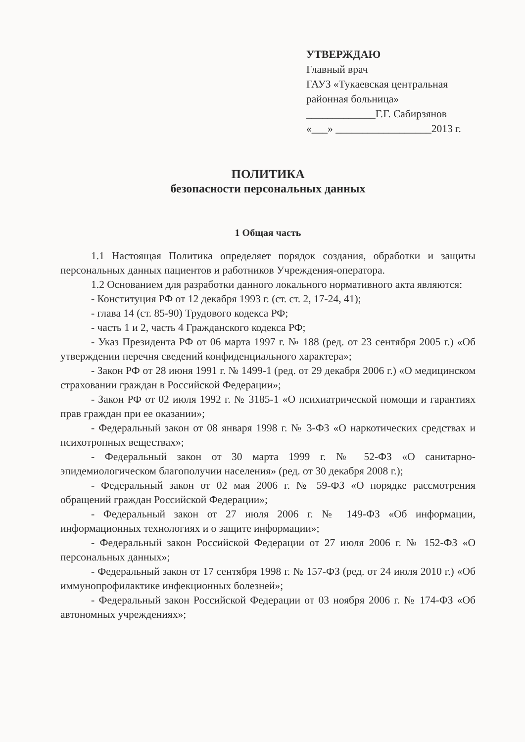УТВЕРЖДАЮ
Главный врач
ГАУЗ «Тукаевская центральная районная больница»
_____________Г.Г. Сабирзянов
«___» __________________2013 г.
ПОЛИТИКА
безопасности персональных данных
1 Общая часть
1.1 Настоящая Политика определяет порядок создания, обработки и защиты персональных данных пациентов и работников Учреждения-оператора.
1.2 Основанием для разработки данного локального нормативного акта являются:
- Конституция РФ от 12 декабря 1993 г. (ст. ст. 2, 17-24, 41);
- глава 14 (ст. 85-90) Трудового кодекса РФ;
- часть 1 и 2, часть 4 Гражданского кодекса РФ;
- Указ Президента РФ от 06 марта 1997 г. № 188 (ред. от 23 сентября 2005 г.) «Об утверждении перечня сведений конфиденциального характера»;
- Закон РФ от 28 июня 1991 г. № 1499-1 (ред. от 29 декабря 2006 г.) «О медицинском страховании граждан в Российской Федерации»;
- Закон РФ от 02 июля 1992 г. № 3185-1 «О психиатрической помощи и гарантиях прав граждан при ее оказании»;
- Федеральный закон от 08 января 1998 г. № 3-ФЗ «О наркотических средствах и психотропных веществах»;
- Федеральный закон от 30 марта 1999 г. № 52-ФЗ «О санитарно-эпидемиологическом благополучии населения» (ред. от 30 декабря 2008 г.);
- Федеральный закон от 02 мая 2006 г. № 59-ФЗ «О порядке рассмотрения обращений граждан Российской Федерации»;
- Федеральный закон от 27 июля 2006 г. № 149-ФЗ «Об информации, информационных технологиях и о защите информации»;
- Федеральный закон Российской Федерации от 27 июля 2006 г. № 152-ФЗ «О персональных данных»;
- Федеральный закон от 17 сентября 1998 г. № 157-ФЗ (ред. от 24 июля 2010 г.) «Об иммунопрофилактике инфекционных болезней»;
- Федеральный закон Российской Федерации от 03 ноября 2006 г. № 174-ФЗ «Об автономных учреждениях»;